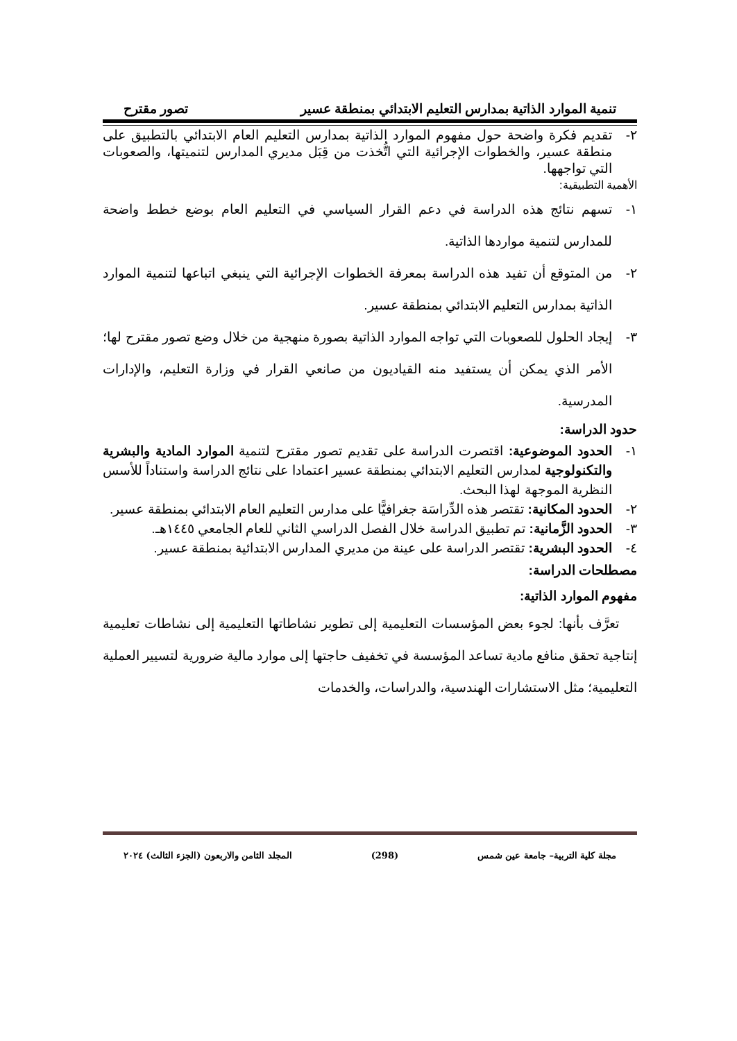تنمية الموارد الذاتية بمدارس التعليم الابتدائي بمنطقة عسير تصور مقترح
٢- تقديم فكرة واضحة حول مفهوم الموارد الذاتية بمدارس التعليم العام الابتدائي بالتطبيق على منطقة عسير، والخطوات الإجرائية التي اتُّخذت من قِبَل مديري المدارس لتنميتها، والصعوبات التي تواجهها.
الأهمية التطبيقية:
١- تسهم نتائج هذه الدراسة في دعم القرار السياسي في التعليم العام بوضع خطط واضحة للمدارس لتنمية مواردها الذاتية.
٢- من المتوقع أن تفيد هذه الدراسة بمعرفة الخطوات الإجرائية التي ينبغي اتباعها لتنمية الموارد الذاتية بمدارس التعليم الابتدائي بمنطقة عسير.
٣- إيجاد الحلول للصعوبات التي تواجه الموارد الذاتية بصورة منهجية من خلال وضع تصور مقترح لها؛ الأمر الذي يمكن أن يستفيد منه القياديون من صانعي القرار في وزارة التعليم، والإدارات المدرسية.
حدود الدراسة:
١- الحدود الموضوعية: اقتصرت الدراسة على تقديم تصور مقترح لتنمية الموارد المادية والبشرية والتكنولوجية لمدارس التعليم الابتدائي بمنطقة عسير اعتمادا على نتائج الدراسة واستناداً للأسس النظرية الموجهة لهذا البحث.
٢- الحدود المكانية: تقتصر هذه الدِّراسَة جغرافيًّا على مدارس التعليم العام الابتدائي بمنطقة عسير.
٣- الحدود الزَّمانية: تم تطبيق الدراسة خلال الفصل الدراسي الثاني للعام الجامعي ١٤٤٥هـ.
٤- الحدود البشرية: تقتصر الدراسة على عينة من مديري المدارس الابتدائية بمنطقة عسير.
مصطلحات الدراسة:
مفهوم الموارد الذاتية:
تعرَّف بأنها: لجوء بعض المؤسسات التعليمية إلى تطوير نشاطاتها التعليمية إلى نشاطات تعليمية إنتاجية تحقق منافع مادية تساعد المؤسسة في تخفيف حاجتها إلى موارد مالية ضرورية لتسيير العملية التعليمية؛ مثل الاستشارات الهندسية، والدراسات، والخدمات
مجلة كلية التربية– جامعة عين شمس (298) المجلد الثامن والاربعون (الجزء الثالث) ٢٠٢٤